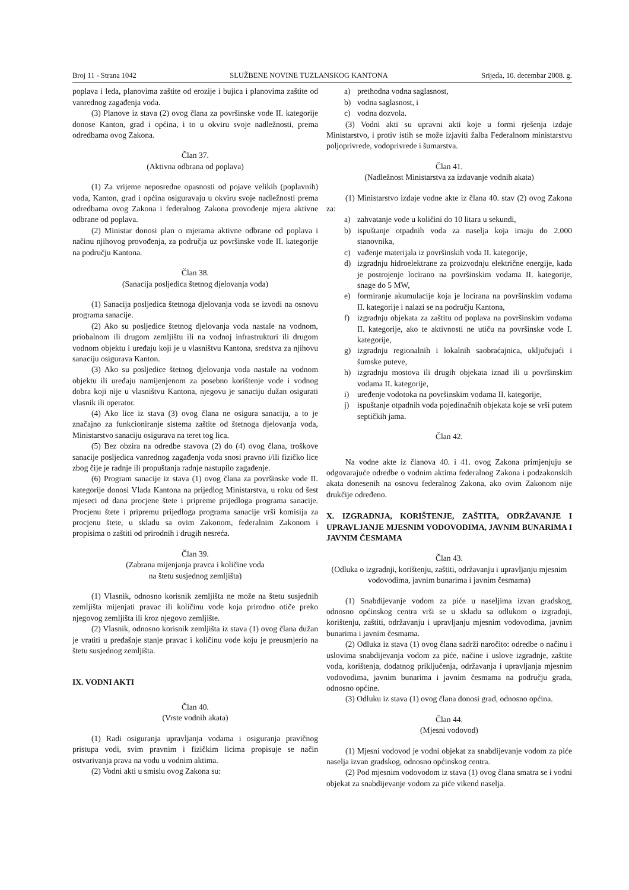Broj 11 - Strana 1042 SLUŽBENE NOVINE TUZLANSKOG KANTONA Srijeda, 10. decembar 2008. g.
poplava i leda, planovima zaštite od erozije i bujica i planovima zaštite od vanrednog zagađenja voda.
(3) Planove iz stava (2) ovog člana za površinske vode II. kategorije donose Kanton, grad i općina, i to u okviru svoje nadležnosti, prema odredbama ovog Zakona.
Član 37.
(Aktivna odbrana od poplava)
(1) Za vrijeme neposredne opasnosti od pojave velikih (poplavnih) voda, Kanton, grad i općina osiguravaju u okviru svoje nadležnosti prema odredbama ovog Zakona i federalnog Zakona provođenje mjera aktivne odbrane od poplava.
(2) Ministar donosi plan o mjerama aktivne odbrane od poplava i načinu njihovog provođenja, za područja uz površinske vode II. kategorije na području Kantona.
Član 38.
(Sanacija posljedica štetnog djelovanja voda)
(1) Sanacija posljedica štetnoga djelovanja voda se izvodi na osnovu programa sanacije.
(2) Ako su posljedice štetnog djelovanja voda nastale na vodnom, priobalnom ili drugom zemljištu ili na vodnoj infrastrukturi ili drugom vodnom objektu i uređaju koji je u vlasništvu Kantona, sredstva za njihovu sanaciju osigurava Kanton.
(3) Ako su posljedice štetnog djelovanja voda nastale na vodnom objektu ili uređaju namijenjenom za posebno korištenje vode i vodnog dobra koji nije u vlasništvu Kantona, njegovu je sanaciju dužan osigurati vlasnik ili operator.
(4) Ako lice iz stava (3) ovog člana ne osigura sanaciju, a to je značajno za funkcioniranje sistema zaštite od štetnoga djelovanja voda, Ministarstvo sanaciju osigurava na teret tog lica.
(5) Bez obzira na odredbe stavova (2) do (4) ovog člana, troškove sanacije posljedica vanrednog zagađenja voda snosi pravno i/ili fizičko lice zbog čije je radnje ili propuštanja radnje nastupilo zagađenje.
(6) Program sanacije iz stava (1) ovog člana za površinske vode II. kategorije donosi Vlada Kantona na prijedlog Ministarstva, u roku od šest mjeseci od dana procjene štete i pripreme prijedloga programa sanacije. Procjenu štete i pripremu prijedloga programa sanacije vrši komisija za procjenu štete, u skladu sa ovim Zakonom, federalnim Zakonom i propisima o zaštiti od prirodnih i drugih nesreća.
Član 39.
(Zabrana mijenjanja pravca i količine voda
na štetu susjednog zemljišta)
(1) Vlasnik, odnosno korisnik zemljišta ne može na štetu susjednih zemljišta mijenjati pravac ili količinu vode koja prirodno otiče preko njegovog zemljišta ili kroz njegovo zemljište.
(2) Vlasnik, odnosno korisnik zemljišta iz stava (1) ovog člana dužan je vratiti u pređašnje stanje pravac i količinu vode koju je preusmjerio na štetu susjednog zemljišta.
IX. VODNI AKTI
Član 40.
(Vrste vodnih akata)
(1) Radi osiguranja upravljanja vodama i osiguranja pravičnog pristupa vodi, svim pravnim i fizičkim licima propisuje se način ostvarivanja prava na vodu u vodnim aktima.
(2) Vodni akti u smislu ovog Zakona su:
a) prethodna vodna saglasnost,
b) vodna saglasnost, i
c) vodna dozvola.
(3) Vodni akti su upravni akti koje u formi rješenja izdaje Ministarstvo, i protiv istih se može izjaviti žalba Federalnom ministarstvu poljoprivrede, vodoprivrede i šumarstva.
Član 41.
(Nadležnost Ministarstva za izdavanje vodnih akata)
(1) Ministarstvo izdaje vodne akte iz člana 40. stav (2) ovog Zakona za:
a) zahvatanje vode u količini do 10 litara u sekundi,
b) ispuštanje otpadnih voda za naselja koja imaju do 2.000 stanovnika,
c) vađenje materijala iz površinskih voda II. kategorije,
d) izgradnju hidroelektrane za proizvodnju električne energije, kada je postrojenje locirano na površinskim vodama II. kategorije, snage do 5 MW,
e) formiranje akumulacije koja je locirana na površinskim vodama II. kategorije i nalazi se na području Kantona,
f) izgradnju objekata za zaštitu od poplava na površinskim vodama II. kategorije, ako te aktivnosti ne utiču na površinske vode I. kategorije,
g) izgradnju regionalnih i lokalnih saobraćajnica, uključujući i šumske puteve,
h) izgradnju mostova ili drugih objekata iznad ili u površinskim vodama II. kategorije,
i) uređenje vodotoka na površinskim vodama II. kategorije,
j) ispuštanje otpadnih voda pojedinačnih objekata koje se vrši putem septičkih jama.
Član 42.
Na vodne akte iz članova 40. i 41. ovog Zakona primjenjuju se odgovarajuće odredbe o vodnim aktima federalnog Zakona i podzakonskih akata donesenih na osnovu federalnog Zakona, ako ovim Zakonom nije drukčije određeno.
X. IZGRADNJA, KORIŠTENJE, ZAŠTITA, ODRŽAVANJE I UPRAVLJANJE MJESNIM VODOVODIMA, JAVNIM BUNARIMA I JAVNIM ČESMAMA
Član 43.
(Odluka o izgradnji, korištenju, zaštiti, održavanju i upravljanju mjesnim vodovodima, javnim bunarima i javnim česmama)
(1) Snabdijevanje vodom za piće u naseljima izvan gradskog, odnosno općinskog centra vrši se u skladu sa odlukom o izgradnji, korištenju, zaštiti, održavanju i upravljanju mjesnim vodovodima, javnim bunarima i javnim česmama.
(2) Odluka iz stava (1) ovog člana sadrži naročito: odredbe o načinu i uslovima snabdijevanja vodom za piće, načine i uslove izgradnje, zaštite voda, korištenja, dodatnog priključenja, održavanja i upravljanja mjesnim vodovodima, javnim bunarima i javnim česmama na području grada, odnosno općine.
(3) Odluku iz stava (1) ovog člana donosi grad, odnosno općina.
Član 44.
(Mjesni vodovod)
(1) Mjesni vodovod je vodni objekat za snabdijevanje vodom za piće naselja izvan gradskog, odnosno općinskog centra.
(2) Pod mjesnim vodovodom iz stava (1) ovog člana smatra se i vodni objekat za snabdijevanje vodom za piće vikend naselja.